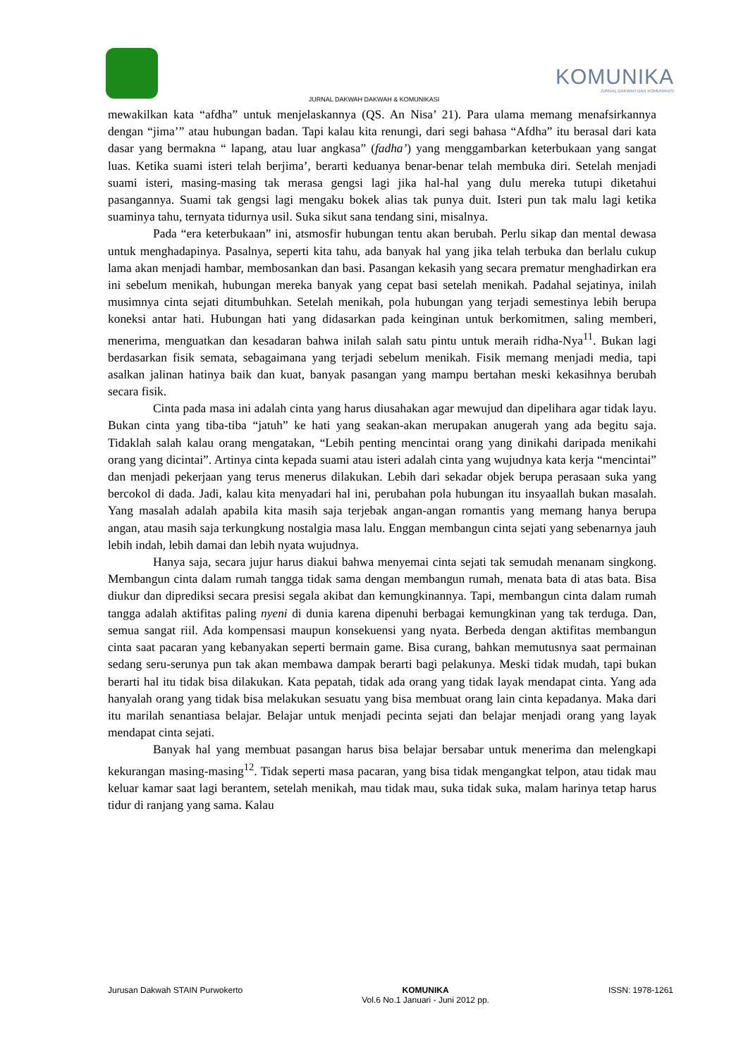JURNAL DAKWAH DAKWAH & KOMUNIKASI
KOMUNIKA
JURNAL DAKWAH DAN KOMUNIKASI
mewakilkan kata “afdha” untuk menjelaskannya (QS. An Nisa’ 21). Para ulama memang menafsirkannya dengan “jima’” atau hubungan badan. Tapi kalau kita renungi, dari segi bahasa “Afdha” itu berasal dari kata dasar yang bermakna “ lapang, atau luar angkasa” (fadha’) yang menggambarkan keterbukaan yang sangat luas. Ketika suami isteri telah berjima’, berarti keduanya benar-benar telah membuka diri. Setelah menjadi suami isteri, masing-masing tak merasa gengsi lagi jika hal-hal yang dulu mereka tutupi diketahui pasangannya. Suami tak gengsi lagi mengaku bokek alias tak punya duit. Isteri pun tak malu lagi ketika suaminya tahu, ternyata tidurnya usil. Suka sikut sana tendang sini, misalnya.
Pada “era keterbukaan” ini, atsmosfir hubungan tentu akan berubah. Perlu sikap dan mental dewasa untuk menghadapinya. Pasalnya, seperti kita tahu, ada banyak hal yang jika telah terbuka dan berlalu cukup lama akan menjadi hambar, membosankan dan basi. Pasangan kekasih yang secara prematur menghadirkan era ini sebelum menikah, hubungan mereka banyak yang cepat basi setelah menikah. Padahal sejatinya, inilah musimnya cinta sejati ditumbuhkan. Setelah menikah, pola hubungan yang terjadi semestinya lebih berupa koneksi antar hati. Hubungan hati yang didasarkan pada keinginan untuk berkomitmen, saling memberi, menerima, menguatkan dan kesadaran bahwa inilah salah satu pintu untuk meraih ridha-Nya<sup>11</sup>. Bukan lagi berdasarkan fisik semata, sebagaimana yang terjadi sebelum menikah. Fisik memang menjadi media, tapi asalkan jalinan hatinya baik dan kuat, banyak pasangan yang mampu bertahan meski kekasihnya berubah secara fisik.
Cinta pada masa ini adalah cinta yang harus diusahakan agar mewujud dan dipelihara agar tidak layu. Bukan cinta yang tiba-tiba “jatuh” ke hati yang seakan-akan merupakan anugerah yang ada begitu saja. Tidaklah salah kalau orang mengatakan, “Lebih penting mencintai orang yang dinikahi daripada menikahi orang yang dicintai”. Artinya cinta kepada suami atau isteri adalah cinta yang wujudnya kata kerja “mencintai” dan menjadi pekerjaan yang terus menerus dilakukan. Lebih dari sekadar objek berupa perasaan suka yang bercokol di dada. Jadi, kalau kita menyadari hal ini, perubahan pola hubungan itu insyaallah bukan masalah. Yang masalah adalah apabila kita masih saja terjebak angan-angan romantis yang memang hanya berupa angan, atau masih saja terkungkung nostalgia masa lalu. Enggan membangun cinta sejati yang sebenarnya jauh lebih indah, lebih damai dan lebih nyata wujudnya.
Hanya saja, secara jujur harus diakui bahwa menyemai cinta sejati tak semudah menanam singkong. Membangun cinta dalam rumah tangga tidak sama dengan membangun rumah, menata bata di atas bata. Bisa diukur dan diprediksi secara presisi segala akibat dan kemungkinannya. Tapi, membangun cinta dalam rumah tangga adalah aktifitas paling nyeni di dunia karena dipenuhi berbagai kemungkinan yang tak terduga. Dan, semua sangat riil. Ada kompensasi maupun konsekuensi yang nyata. Berbeda dengan aktifitas membangun cinta saat pacaran yang kebanyakan seperti bermain game. Bisa curang, bahkan memutusnya saat permainan sedang seru-serunya pun tak akan membawa dampak berarti bagi pelakunya. Meski tidak mudah, tapi bukan berarti hal itu tidak bisa dilakukan. Kata pepatah, tidak ada orang yang tidak layak mendapat cinta. Yang ada hanyalah orang yang tidak bisa melakukan sesuatu yang bisa membuat orang lain cinta kepadanya. Maka dari itu marilah senantiasa belajar. Belajar untuk menjadi pecinta sejati dan belajar menjadi orang yang layak mendapat cinta sejati.
Banyak hal yang membuat pasangan harus bisa belajar bersabar untuk menerima dan melengkapi kekurangan masing-masing<sup>12</sup>. Tidak seperti masa pacaran, yang bisa tidak mengangkat telpon, atau tidak mau keluar kamar saat lagi berantem, setelah menikah, mau tidak mau, suka tidak suka, malam harinya tetap harus tidur di ranjang yang sama. Kalau
Jurusan Dakwah STAIN Purwokerto
KOMUNIKA
Vol.6 No.1 Januari - Juni 2012 pp.
ISSN: 1978-1261